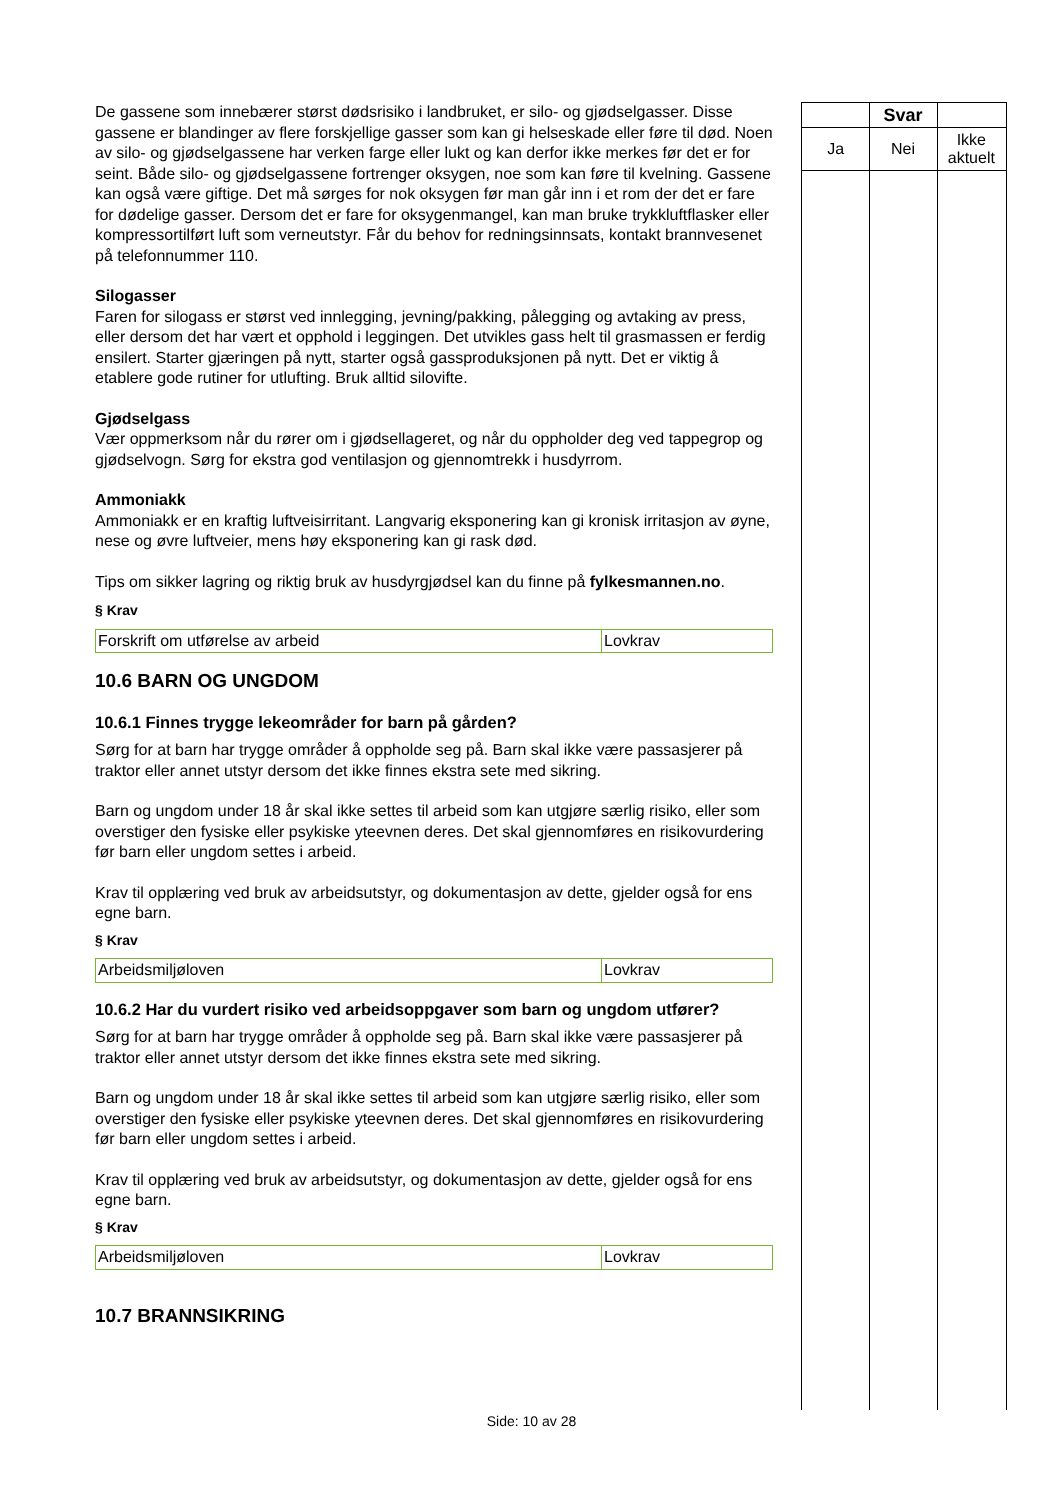De gassene som innebærer størst dødsrisiko i landbruket, er silo- og gjødselgasser. Disse gassene er blandinger av flere forskjellige gasser som kan gi helseskade eller føre til død. Noen av silo- og gjødselgassene har verken farge eller lukt og kan derfor ikke merkes før det er for seint. Både silo- og gjødselgassene fortrenger oksygen, noe som kan føre til kvelning. Gassene kan også være giftige. Det må sørges for nok oksygen før man går inn i et rom der det er fare for dødelige gasser. Dersom det er fare for oksygenmangel, kan man bruke trykkluftflasker eller kompressortilført luft som verneutstyr. Får du behov for redningsinnsats, kontakt brannvesenet på telefonnummer 110.
Silogasser
Faren for silogass er størst ved innlegging, jevning/pakking, pålegging og avtaking av press, eller dersom det har vært et opphold i leggingen. Det utvikles gass helt til grasmassen er ferdig ensilert. Starter gjæringen på nytt, starter også gassproduksjonen på nytt. Det er viktig å etablere gode rutiner for utlufting. Bruk alltid silovifte.
Gjødselgass
Vær oppmerksom når du rører om i gjødsellageret, og når du oppholder deg ved tappegrop og gjødselvogn. Sørg for ekstra god ventilasjon og gjennomtrekk i husdyrrom.
Ammoniakk
Ammoniakk er en kraftig luftveisirritant. Langvarig eksponering kan gi kronisk irritasjon av øyne, nese og øvre luftveier, mens høy eksponering kan gi rask død.
Tips om sikker lagring og riktig bruk av husdyrgjødsel kan du finne på fylkesmannen.no.
§ Krav
| Forskrift om utførelse av arbeid | Lovkrav |
10.6 BARN OG UNGDOM
10.6.1 Finnes trygge lekeområder for barn på gården?
Sørg for at barn har trygge områder å oppholde seg på. Barn skal ikke være passasjerer på traktor eller annet utstyr dersom det ikke finnes ekstra sete med sikring.
Barn og ungdom under 18 år skal ikke settes til arbeid som kan utgjøre særlig risiko, eller som overstiger den fysiske eller psykiske yteevnen deres. Det skal gjennomføres en risikovurdering før barn eller ungdom settes i arbeid.
Krav til opplæring ved bruk av arbeidsutstyr, og dokumentasjon av dette, gjelder også for ens egne barn.
§ Krav
| Arbeidsmiljøloven | Lovkrav |
10.6.2 Har du vurdert risiko ved arbeidsoppgaver som barn og ungdom utfører?
Sørg for at barn har trygge områder å oppholde seg på. Barn skal ikke være passasjerer på traktor eller annet utstyr dersom det ikke finnes ekstra sete med sikring.
Barn og ungdom under 18 år skal ikke settes til arbeid som kan utgjøre særlig risiko, eller som overstiger den fysiske eller psykiske yteevnen deres. Det skal gjennomføres en risikovurdering før barn eller ungdom settes i arbeid.
Krav til opplæring ved bruk av arbeidsutstyr, og dokumentasjon av dette, gjelder også for ens egne barn.
§ Krav
| Arbeidsmiljøloven | Lovkrav |
10.7 BRANNSIKRING
| | Svar | |
| --- | --- | --- |
| Ja | Nei | Ikke aktuelt |
Side: 10 av 28